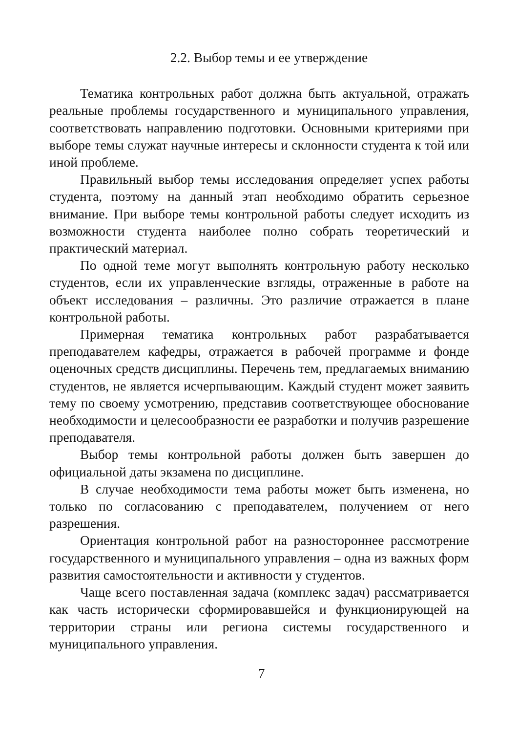2.2. Выбор темы и ее утверждение
Тематика контрольных работ должна быть актуальной, отражать реальные проблемы государственного и муниципального управления, соответствовать направлению подготовки. Основными критериями при выборе темы служат научные интересы и склонности студента к той или иной проблеме.
Правильный выбор темы исследования определяет успех работы студента, поэтому на данный этап необходимо обратить серьезное внимание. При выборе темы контрольной работы следует исходить из возможности студента наиболее полно собрать теоретический и практический материал.
По одной теме могут выполнять контрольную работу несколько студентов, если их управленческие взгляды, отраженные в работе на объект исследования – различны. Это различие отражается в плане контрольной работы.
Примерная тематика контрольных работ разрабатывается преподавателем кафедры, отражается в рабочей программе и фонде оценочных средств дисциплины. Перечень тем, предлагаемых вниманию студентов, не является исчерпывающим. Каждый студент может заявить тему по своему усмотрению, представив соответствующее обоснование необходимости и целесообразности ее разработки и получив разрешение преподавателя.
Выбор темы контрольной работы должен быть завершен до официальной даты экзамена по дисциплине.
В случае необходимости тема работы может быть изменена, но только по согласованию с преподавателем, получением от него разрешения.
Ориентация контрольной работ на разностороннее рассмотрение государственного и муниципального управления – одна из важных форм развития самостоятельности и активности у студентов.
Чаще всего поставленная задача (комплекс задач) рассматривается как часть исторически сформировавшейся и функционирующей на территории страны или региона системы государственного и муниципального управления.
7